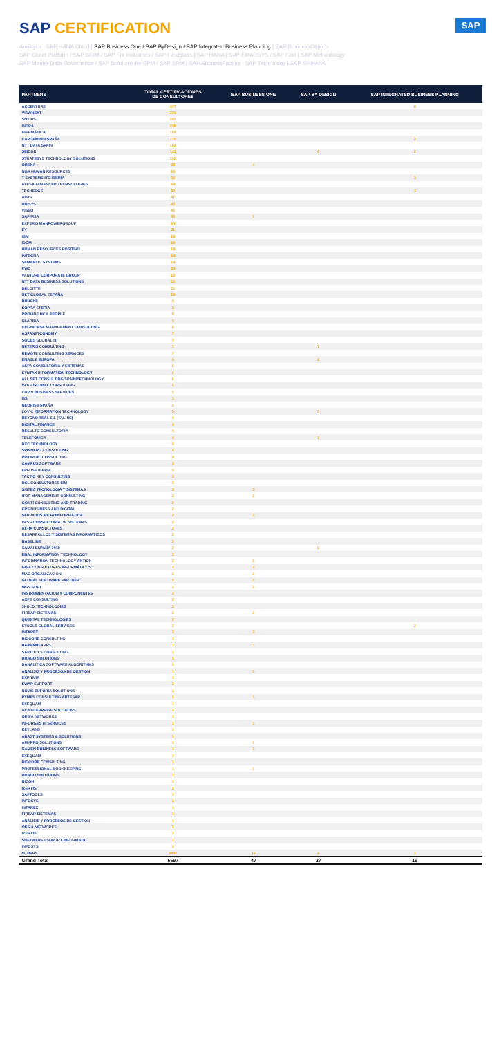SAP CERTIFICATION
SAP
Analitycs | SAP HANA Cloud | SAP Business One / SAP ByDesign / SAP Integrated Business Planning | SAP BusinessObjects
SAP Cloud Platform / SAP BRIM / SAP For Industries / SAP Fieldglass | SAP HANA | SAP EMARSYS / SAP Fiori | SAP Methodology
SAP Master Data Governance / SAP Solutions for EPM / SAP SRM | SAP SuccessFactors | SAP Technology | SAP S/4HANA
| PARTNERS | TOTAL CERTIFICACIONES DE CONSULTORES | SAP BUSINESS ONE | SAP BY DESIGN | SAP INTEGRATED BUSINESS PLANNING |
| --- | --- | --- | --- | --- |
| ACCENTURE | 377 | | | 8 |
| VIEWNEXT | 273 | | | |
| SOTHIS | 247 | | | |
| INDRA | 238 | | | |
| IBERMÁTICA | 182 | | | |
| CAPGEMINI ESPAÑA | 175 | | | 2 |
| NTT DATA SPAIN | 162 | | | |
| SEIDOR | 143 | | 6 | 2 |
| STRATESYS TECHNOLOGY SOLUTIONS | 102 | | | |
| OREKA | 68 | 4 | | |
| NGA HUMAN RESOURCES | 63 | | | |
| T-SYSTEMS ITC IBERIA | 56 | | | 3 |
| AYESA ADVANCED TECHNOLOGIES | 54 | | | |
| TECHEDGE | 52 | | | 1 |
| ATOS | 47 | | | |
| UNISYS | 42 | | | |
| VISEO | 41 | | | |
| SAPIMSA | 35 | 1 | | |
| EXPERIS MANPOWERGROUP | 24 | | | |
| EY | 21 | | | |
| IBM | 19 | | | |
| IDOM | 19 | | | |
| HUMAN RESOURCES POSITIVO | 14 | | | |
| INTEGRA | 14 | | | |
| SEMANTIC SYSTEMS | 13 | | | |
| PWC | 13 | | | |
| VANTURE CORPORATE GROUP | 12 | | | |
| NTT DATA BUSINESS SOLUTIONS | 12 | | | |
| DELOITTE | 11 | | | |
| UST GLOBAL ESPAÑA | 10 | | | |
| BRÜCKE | 9 | | | |
| SOPRA STERIA | 9 | | | |
| PROVIDE HCM PEOPLE | 9 | | | |
| CLARIBA | 9 | | | |
| COGNICASE MANAGEMENT CONSULTING | 8 | | | |
| ASPANETCONOMY | 7 | | | |
| SOCBS GLOBAL IT | 7 | | | |
| NETERIS CONSULTING | 7 | | 7 | |
| REMOTE CONSULTING SERVICES | 7 | | | |
| ENABLE EUROPA | 6 | | 2 | |
| ASPA CONSULTORIA Y SISTEMAS | 6 | | | |
| SYNTAX INFORMATION TECHNOLOGY | 6 | | | |
| ALL SET CONSULTING SPAIN/TECHNOLOGY | 6 | | | |
| VAKE GLOBAL CONSULTING | 6 | | | |
| CUVIV BUSINESS SERVICES | 5 | | | |
| I3S | 5 | | | |
| NEORIS ESPAÑA | 5 | | | |
| LOYIC INFORMATION TECHNOLOGY | 5 | | 3 | |
| BEYOND TEAL S.L (TALHIS) | 4 | | | |
| DIGITAL FINANCE | 4 | | | |
| RESULTO CONSULTORÍA | 4 | | | |
| TELEFÓNICA | 4 | | 1 | |
| DXC TECHNOLOGY | 4 | | | |
| SPINNERIT CONSULTING | 4 | | | |
| PRIORITIC CONSULTING | 4 | | | |
| CAMPUS SOFTWARE | 3 | | | |
| EPI-USE IBERIA | 3 | | | |
| TACTIC KEY CONSULTING | 3 | | | |
| DCL CONSULTORES EIM | 3 | | | |
| SISTEC TECNOLOGIA Y SISTEMAS | 3 | 3 | | |
| ITOP MANAGEMENT CONSULTING | 2 | 2 | | |
| GONTI CONSULTING AND TRADING | 2 | | | |
| KPS BUSINESS AND DIGITAL | 2 | | | |
| SERVICIOS MICROINFORMÁTICA | 2 | 2 | | |
| VASS CONSULTORIA DE SISTEMAS | 2 | | | |
| ALTIA CONSULTORES | 2 | | | |
| DESARROLLOS Y SISTEMAS INFORMATICOS | 2 | | | |
| BASELINE | 2 | | | |
| XAMAI ESPAÑA 2019 | 2 | | 2 | |
| EBAL INFORMATION TECHNOLOGY | 2 | | | |
| INFORMATION TECHNOLOGY AKTION | 2 | 2 | | |
| GISA CONSULTORES INFORMÁTICOS | 2 | 2 | | |
| MAC ORGANIZACIÓN | 2 | 2 | | |
| GLOBAL SOFTWARE PARTNER | 2 | 2 | | |
| MGS SOFT | 2 | 2 | | |
| INSTRUMENTACION Y COMPONENTES | 2 | | | |
| AXPE CONSULTING | 2 | | | |
| 3HOLD TECHNOLOGIES | 2 | | | |
| FIRSAP SISTEMAS | 2 | 2 | | |
| QUENTAL TECHNOLOGIES | 2 | | | |
| STOOLS GLOBAL SERVICES | 2 | | | 2 |
| INTAREX | 2 | 2 | | |
| BIGCORE CONSULTING | 1 | | | |
| HANAMIB APPS | 1 | 1 | | |
| SAPTOOLS CONSULTING | 1 | | | |
| DRAGO SOLUTIONS | 1 | | | |
| DANALITICA SOFTWARE ALGORITHMS | 1 | | | |
| ANALISIS Y PROCESOS DE GESTION | 1 | 1 | | |
| EXPRIVIA | 1 | | | |
| SWAP SUPPORT | 1 | | | |
| NOVIS EUFORIA SOLUTIONS | 1 | | | |
| PYMES CONSULTING ARTESAP | 1 | 1 | | |
| EXEQUAM | 1 | | | |
| AC ENTERPRISE SOLUTIONS | 1 | | | |
| OESÍA NETWORKS | 1 | | | |
| INFORGES IT SERVICES | 1 | 1 | | |
| KEYLAND | 1 | | | |
| ABAST SYSTEMS & SOLUTIONS | 1 | | | |
| AMYPRO SOLUTIONS | 1 | 1 | | |
| KAIZEN BUSINESS SOFTWARE | 1 | 1 | | |
| EXEQUAM | 1 | | | |
| BIGCORE CONSULTING | 1 | | | |
| PROFESSIONAL BOOKKEEPING | 1 | 1 | | |
| DRAGO SOLUTIONS | 1 | | | |
| RICOH | 1 | | | |
| IZERTIS | 1 | | | |
| SAPTOOLS | 1 | | | |
| INFOSYS | 1 | | | |
| INTAREX | 1 | | | |
| FIRSAP SISTEMAS | 1 | | | |
| ANALISIS Y PROCESOS DE GESTION | 1 | | | |
| OESIA NETWORKS | 1 | | | |
| IZERTIS | 1 | | | |
| SOFTWARE I SUPORT INFORMATIC | 1 | | | |
| INFOSYS | 1 | | | |
| OTHERS | 2832 | 17 | 6 | 1 |
| Grand Total | 5597 | 47 | 27 | 19 |